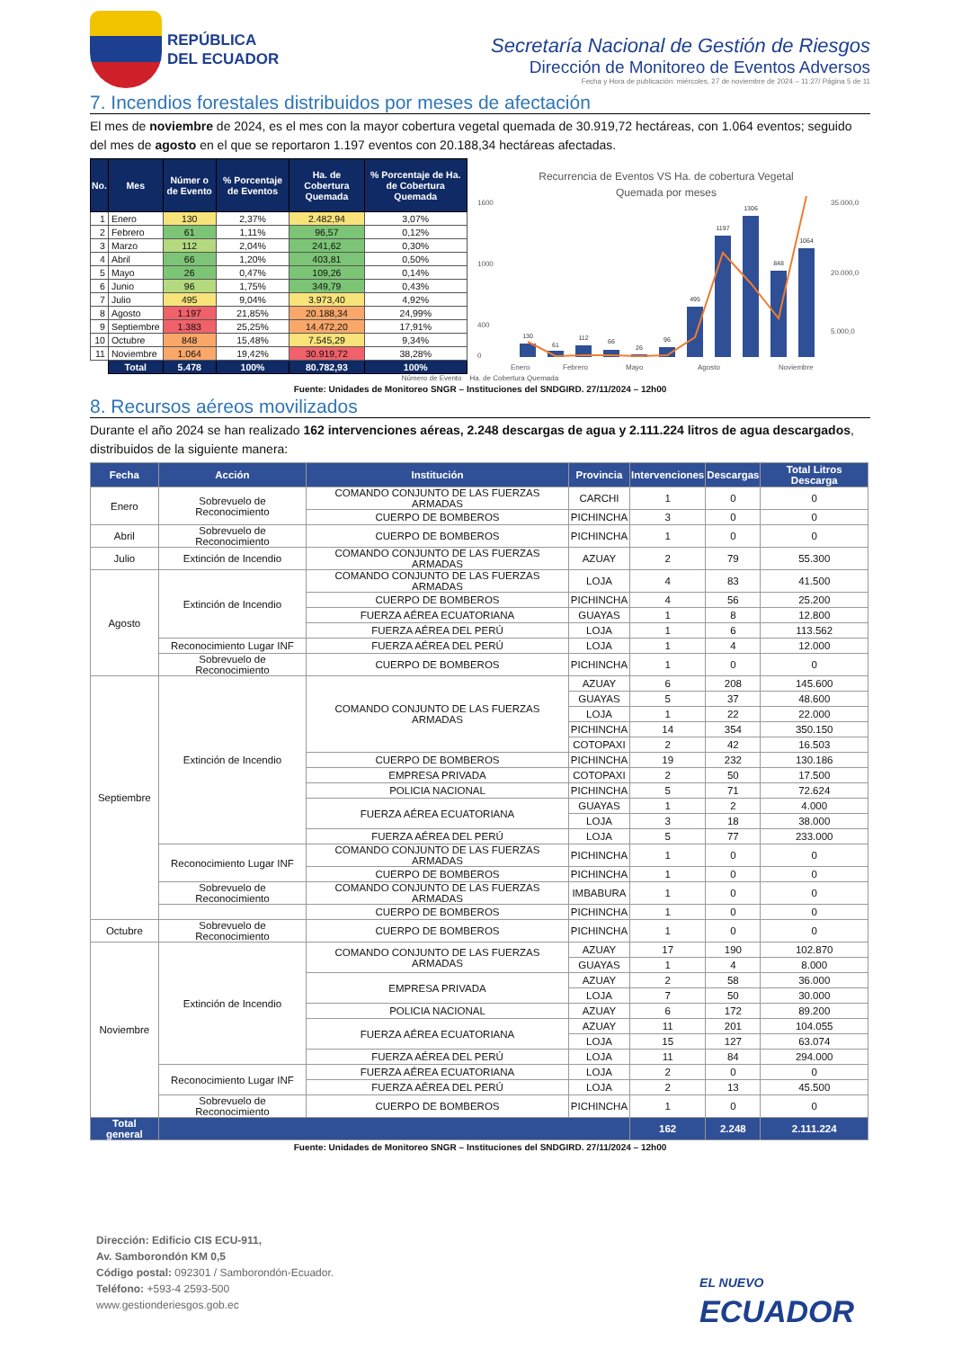REPÚBLICA
DEL ECUADOR
Secretaría Nacional de Gestión de Riesgos
Dirección de Monitoreo de Eventos Adversos
Fecha y Hora de publicación: miércoles, 27 de noviembre de 2024 – 11:27/ Página 5 de 11
7. Incendios forestales distribuidos por meses de afectación
El mes de noviembre de 2024, es el mes con la mayor cobertura vegetal quemada de 30.919,72 hectáreas, con 1.064 eventos; seguido del mes de agosto en el que se reportaron 1.197 eventos con 20.188,34 hectáreas afectadas.
| No. | Mes | Númer o de Evento | % Porcentaje de Eventos | Ha. de Cobertura Quemada | % Porcentaje de Ha. de Cobertura Quemada |
| --- | --- | --- | --- | --- | --- |
| 1 | Enero | 130 | 2,37% | 2.482,94 | 3,07% |
| 2 | Febrero | 61 | 1,11% | 96,57 | 0,12% |
| 3 | Marzo | 112 | 2,04% | 241,62 | 0,30% |
| 4 | Abril | 66 | 1,20% | 403,81 | 0,50% |
| 5 | Mayo | 26 | 0,47% | 109,26 | 0,14% |
| 6 | Junio | 96 | 1,75% | 349,79 | 0,43% |
| 7 | Julio | 495 | 9,04% | 3.973,40 | 4,92% |
| 8 | Agosto | 1.197 | 21,85% | 20.188,34 | 24,99% |
| 9 | Septiembre | 1.383 | 25,25% | 14.472,20 | 17,91% |
| 10 | Octubre | 848 | 15,48% | 7.545,29 | 9,34% |
| 11 | Noviembre | 1.064 | 19,42% | 30.919,72 | 38,28% |
| | Total | 5.478 | 100% | 80.782,93 | 100% |
Recurrencia de Eventos VS Ha. de cobertura Vegetal
Quemada por meses
1600
1000
400
0
35.000,0
20.000,0
5.000,0
130
61
112
66
26
96
495
1197
1306
848
1064
Enero
Febrero
Mayo
Agosto
Noviembre
Número de Evento Ha. de Cobertura Quemada
Fuente: Unidades de Monitoreo SNGR – Instituciones del SNDGIRD. 27/11/2024 – 12h00
8. Recursos aéreos movilizados
Durante el año 2024 se han realizado 162 intervenciones aéreas, 2.248 descargas de agua y 2.111.224 litros de agua descargados, distribuidos de la siguiente manera:
| Fecha | Acción | Institución | Provincia | Intervenciones | Descargas | Total Litros Descarga |
| --- | --- | --- | --- | --- | --- | --- |
| Enero | Sobrevuelo de Reconocimiento | COMANDO CONJUNTO DE LAS FUERZAS ARMADAS | CARCHI | 1 | 0 | 0 |
| | | CUERPO DE BOMBEROS | PICHINCHA | 3 | 0 | 0 |
| Abril | Sobrevuelo de Reconocimiento | CUERPO DE BOMBEROS | PICHINCHA | 1 | 0 | 0 |
| Julio | Extinción de Incendio | COMANDO CONJUNTO DE LAS FUERZAS ARMADAS | AZUAY | 2 | 79 | 55.300 |
| Agosto | Extinción de Incendio | COMANDO CONJUNTO DE LAS FUERZAS ARMADAS | LOJA | 4 | 83 | 41.500 |
| | | CUERPO DE BOMBEROS | PICHINCHA | 4 | 56 | 25.200 |
| | | FUERZA AÉREA ECUATORIANA | GUAYAS | 1 | 8 | 12.800 |
| | | FUERZA AÉREA DEL PERÚ | LOJA | 1 | 6 | 113.562 |
| | Reconocimiento Lugar INF | FUERZA AÉREA DEL PERÚ | LOJA | 1 | 4 | 12.000 |
| | Sobrevuelo de Reconocimiento | CUERPO DE BOMBEROS | PICHINCHA | 1 | 0 | 0 |
| Septiembre | Extinción de Incendio | COMANDO CONJUNTO DE LAS FUERZAS ARMADAS | AZUAY | 6 | 208 | 145.600 |
| | | | GUAYAS | 5 | 37 | 48.600 |
| | | | LOJA | 1 | 22 | 22.000 |
| | | | PICHINCHA | 14 | 354 | 350.150 |
| | | | COTOPAXI | 2 | 42 | 16.503 |
| | | CUERPO DE BOMBEROS | PICHINCHA | 19 | 232 | 130.186 |
| | | EMPRESA PRIVADA | COTOPAXI | 2 | 50 | 17.500 |
| | | POLICIA NACIONAL | PICHINCHA | 5 | 71 | 72.624 |
| | | FUERZA AÉREA ECUATORIANA | GUAYAS | 1 | 2 | 4.000 |
| | | | LOJA | 3 | 18 | 38.000 |
| | | FUERZA AÉREA DEL PERÚ | LOJA | 5 | 77 | 233.000 |
| | Reconocimiento Lugar INF | COMANDO CONJUNTO DE LAS FUERZAS ARMADAS | PICHINCHA | 1 | 0 | 0 |
| | | CUERPO DE BOMBEROS | PICHINCHA | 1 | 0 | 0 |
| | Sobrevuelo de Reconocimiento | COMANDO CONJUNTO DE LAS FUERZAS ARMADAS | IMBABURA | 1 | 0 | 0 |
| | | CUERPO DE BOMBEROS | PICHINCHA | 1 | 0 | 0 |
| Octubre | Sobrevuelo de Reconocimiento | CUERPO DE BOMBEROS | PICHINCHA | 1 | 0 | 0 |
| Noviembre | Extinción de Incendio | COMANDO CONJUNTO DE LAS FUERZAS ARMADAS | AZUAY | 17 | 190 | 102.870 |
| | | | GUAYAS | 1 | 4 | 8.000 |
| | | EMPRESA PRIVADA | AZUAY | 2 | 58 | 36.000 |
| | | | LOJA | 7 | 50 | 30.000 |
| | | POLICIA NACIONAL | AZUAY | 6 | 172 | 89.200 |
| | | FUERZA AÉREA ECUATORIANA | AZUAY | 11 | 201 | 104.055 |
| | | | LOJA | 15 | 127 | 63.074 |
| | | FUERZA AÉREA DEL PERÚ | LOJA | 11 | 84 | 294.000 |
| | Reconocimiento Lugar INF | FUERZA AÉREA ECUATORIANA | LOJA | 2 | 0 | 0 |
| | | FUERZA AÉREA DEL PERÚ | LOJA | 2 | 13 | 45.500 |
| | Sobrevuelo de Reconocimiento | CUERPO DE BOMBEROS | PICHINCHA | 1 | 0 | 0 |
| Total general | | | | 162 | 2.248 | 2.111.224 |
Fuente: Unidades de Monitoreo SNGR – Instituciones del SNDGIRD. 27/11/2024 – 12h00
Dirección: Edificio CIS ECU-911,
Av. Samborondón KM 0,5
Código postal: 092301 / Samborondón-Ecuador.
Teléfono: +593-4 2593-500
www.gestionderiesgos.gob.ec
EL NUEVO
ECUADOR